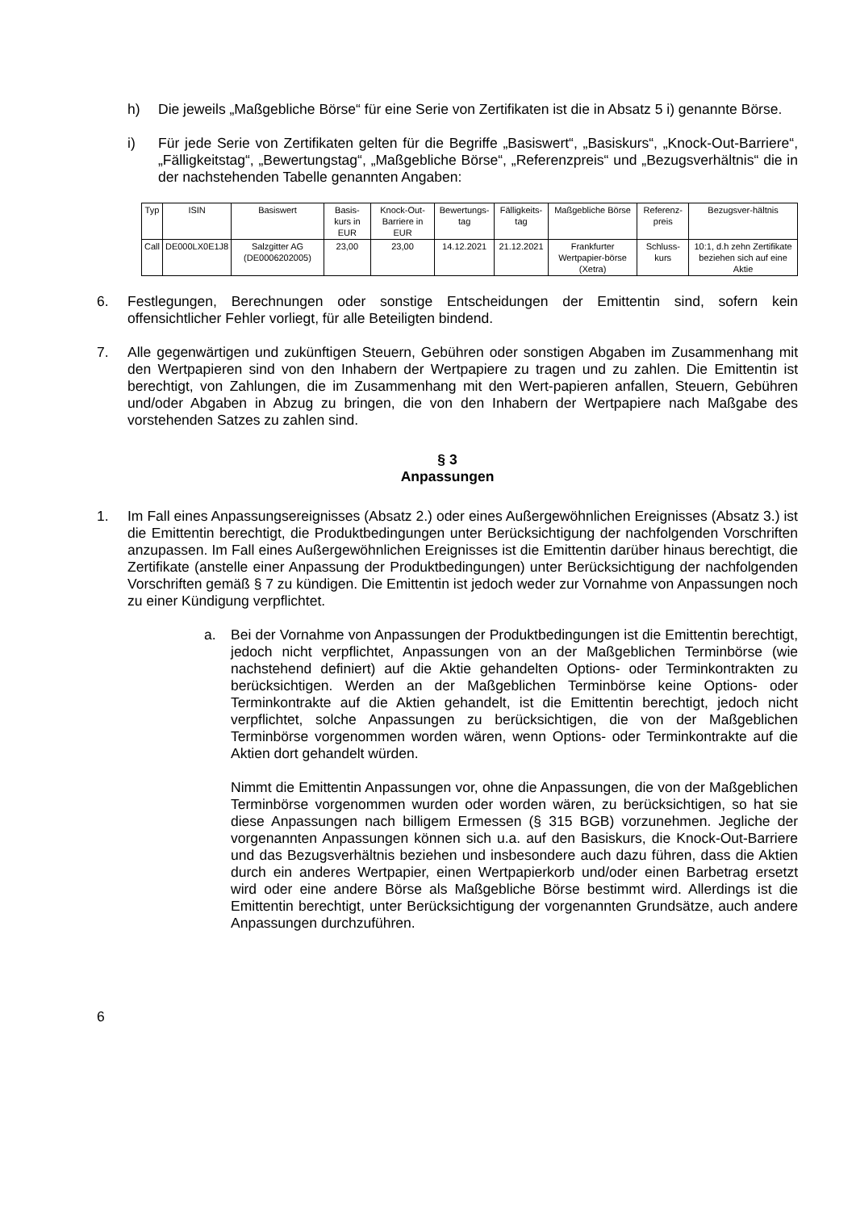h) Die jeweils „Maßgebliche Börse“ für eine Serie von Zertifikaten ist die in Absatz 5 i) genannte Börse.
i) Für jede Serie von Zertifikaten gelten für die Begriffe „Basiswert“, „Basiskurs“, „Knock-Out-Barriere“, „Fälligkeitstag“, „Bewertungstag“, „Maßgebliche Börse“, „Referenzpreis“ und „Bezugsverhältnis“ die in der nachstehenden Tabelle genannten Angaben:
| Typ | ISIN | Basiswert | Basis-kurs in EUR | Knock-Out-Barriere in EUR | Bewertungs-tag | Fälligkeits-tag | Maßgebliche Börse | Referenz-preis | Bezugsver-hältnis |
| --- | --- | --- | --- | --- | --- | --- | --- | --- | --- |
| Call | DE000LX0E1J8 | Salzgitter AG (DE0006202005) | 23,00 | 23,00 | 14.12.2021 | 21.12.2021 | Frankfurter Wertpapier-börse (Xetra) | Schluss-kurs | 10:1, d.h zehn Zertifikate beziehen sich auf eine Aktie |
6. Festlegungen, Berechnungen oder sonstige Entscheidungen der Emittentin sind, sofern kein offensichtlicher Fehler vorliegt, für alle Beteiligten bindend.
7. Alle gegenwärtigen und zukünftigen Steuern, Gebühren oder sonstigen Abgaben im Zusammenhang mit den Wertpapieren sind von den Inhabern der Wertpapiere zu tragen und zu zahlen. Die Emittentin ist berechtigt, von Zahlungen, die im Zusammenhang mit den Wert-papieren anfallen, Steuern, Gebühren und/oder Abgaben in Abzug zu bringen, die von den Inhabern der Wertpapiere nach Maßgabe des vorstehenden Satzes zu zahlen sind.
§ 3
Anpassungen
1. Im Fall eines Anpassungsereignisses (Absatz 2.) oder eines Außergewöhnlichen Ereignisses (Absatz 3.) ist die Emittentin berechtigt, die Produktbedingungen unter Berücksichtigung der nachfolgenden Vorschriften anzupassen. Im Fall eines Außergewöhnlichen Ereignisses ist die Emittentin darüber hinaus berechtigt, die Zertifikate (anstelle einer Anpassung der Produktbedingungen) unter Berücksichtigung der nachfolgenden Vorschriften gemäß § 7 zu kündigen. Die Emittentin ist jedoch weder zur Vornahme von Anpassungen noch zu einer Kündigung verpflichtet.
a. Bei der Vornahme von Anpassungen der Produktbedingungen ist die Emittentin berechtigt, jedoch nicht verpflichtet, Anpassungen von an der Maßgeblichen Terminbörse (wie nachstehend definiert) auf die Aktie gehandelten Options- oder Terminkontrakten zu berücksichtigen. Werden an der Maßgeblichen Terminbörse keine Options- oder Terminkontrakte auf die Aktien gehandelt, ist die Emittentin berechtigt, jedoch nicht verpflichtet, solche Anpassungen zu berücksichtigen, die von der Maßgeblichen Terminbörse vorgenommen worden wären, wenn Options- oder Terminkontrakte auf die Aktien dort gehandelt würden.
Nimmt die Emittentin Anpassungen vor, ohne die Anpassungen, die von der Maßgeblichen Terminbörse vorgenommen wurden oder worden wären, zu berücksichtigen, so hat sie diese Anpassungen nach billigem Ermessen (§ 315 BGB) vorzunehmen. Jegliche der vorgenannten Anpassungen können sich u.a. auf den Basiskurs, die Knock-Out-Barriere und das Bezugsverhältnis beziehen und insbesondere auch dazu führen, dass die Aktien durch ein anderes Wertpapier, einen Wertpapierkorb und/oder einen Barbetrag ersetzt wird oder eine andere Börse als Maßgebliche Börse bestimmt wird. Allerdings ist die Emittentin berechtigt, unter Berücksichtigung der vorgenannten Grundsätze, auch andere Anpassungen durchzuführen.
6